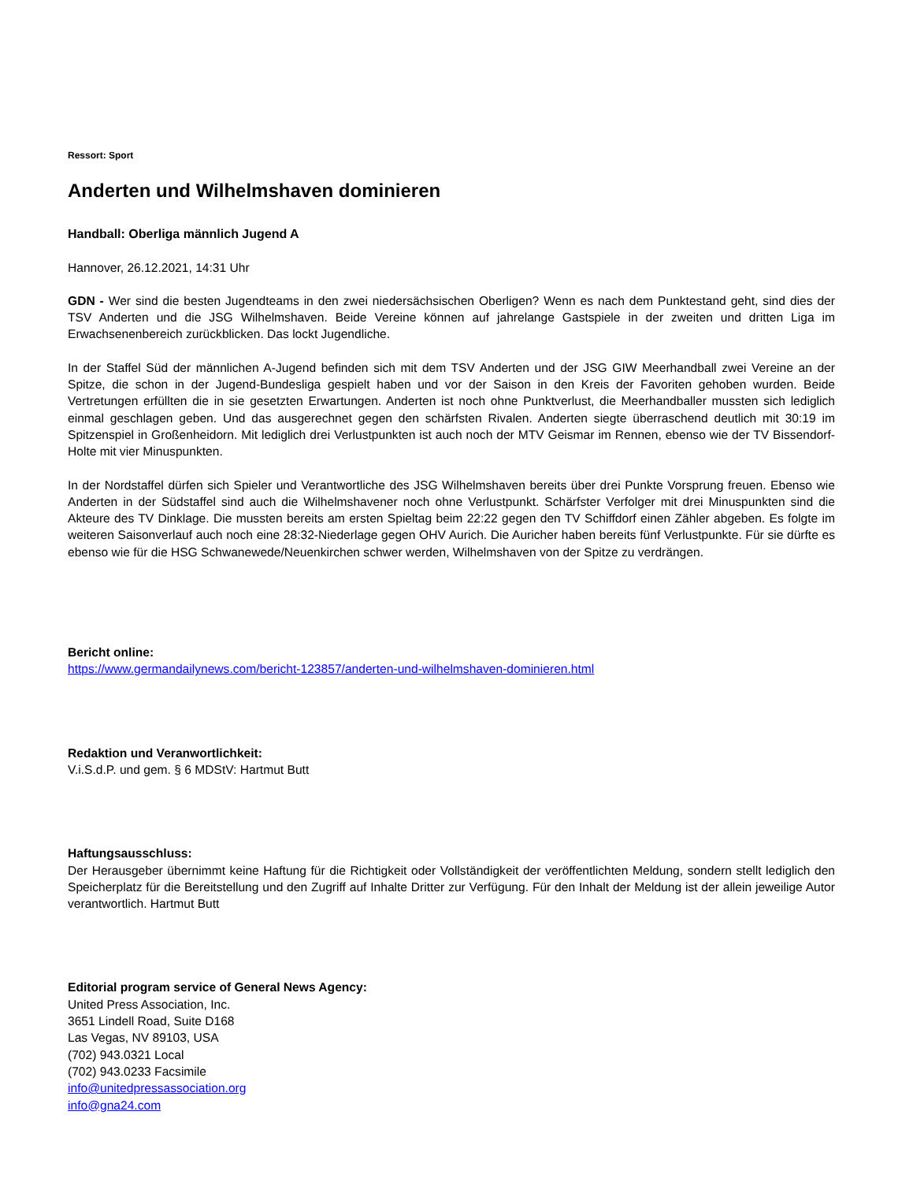Ressort: Sport
Anderten und Wilhelmshaven dominieren
Handball: Oberliga männlich Jugend A
Hannover, 26.12.2021, 14:31 Uhr
GDN - Wer sind die besten Jugendteams in den zwei niedersächsischen Oberligen? Wenn es nach dem Punktestand geht, sind dies der TSV Anderten und die JSG Wilhelmshaven. Beide Vereine können auf jahrelange Gastspiele in der zweiten und dritten Liga im Erwachsenenbereich zurückblicken. Das lockt Jugendliche.
In der Staffel Süd der männlichen A-Jugend befinden sich mit dem TSV Anderten und der JSG GIW Meerhandball zwei Vereine an der Spitze, die schon in der Jugend-Bundesliga gespielt haben und vor der Saison in den Kreis der Favoriten gehoben wurden. Beide Vertretungen erfüllten die in sie gesetzten Erwartungen. Anderten ist noch ohne Punktverlust, die Meerhandballer mussten sich lediglich einmal geschlagen geben. Und das ausgerechnet gegen den schärfsten Rivalen. Anderten siegte überraschend deutlich mit 30:19 im Spitzenspiel in Großenheidorn. Mit lediglich drei Verlustpunkten ist auch noch der MTV Geismar im Rennen, ebenso wie der TV Bissendorf-Holte mit vier Minuspunkten.
In der Nordstaffel dürfen sich Spieler und Verantwortliche des JSG Wilhelmshaven bereits über drei Punkte Vorsprung freuen. Ebenso wie Anderten in der Südstaffel sind auch die Wilhelmshavener noch ohne Verlustpunkt. Schärfster Verfolger mit drei Minuspunkten sind die Akteure des TV Dinklage. Die mussten bereits am ersten Spieltag beim 22:22 gegen den TV Schiffdorf einen Zähler abgeben. Es folgte im weiteren Saisonverlauf auch noch eine 28:32-Niederlage gegen OHV Aurich. Die Auricher haben bereits fünf Verlustpunkte. Für sie dürfte es ebenso wie für die HSG Schwanewede/Neuenkirchen schwer werden, Wilhelmshaven von der Spitze zu verdrängen.
Bericht online:
https://www.germandailynews.com/bericht-123857/anderten-und-wilhelmshaven-dominieren.html
Redaktion und Veranwortlichkeit:
V.i.S.d.P. und gem. § 6 MDStV: Hartmut Butt
Haftungsausschluss:
Der Herausgeber übernimmt keine Haftung für die Richtigkeit oder Vollständigkeit der veröffentlichten Meldung, sondern stellt lediglich den Speicherplatz für die Bereitstellung und den Zugriff auf Inhalte Dritter zur Verfügung. Für den Inhalt der Meldung ist der allein jeweilige Autor verantwortlich. Hartmut Butt
Editorial program service of General News Agency:
United Press Association, Inc.
3651 Lindell Road, Suite D168
Las Vegas, NV 89103, USA
(702) 943.0321 Local
(702) 943.0233 Facsimile
info@unitedpressassociation.org
info@gna24.com